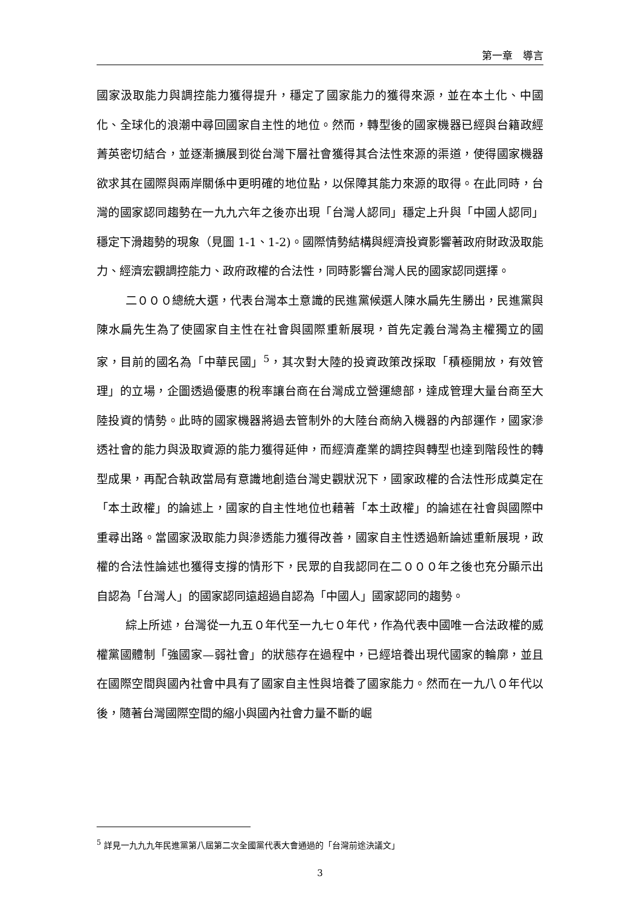第一章　導言
國家汲取能力與調控能力獲得提升，穩定了國家能力的獲得來源，並在本土化、中國化、全球化的浪潮中尋回國家自主性的地位。然而，轉型後的國家機器已經與台籍政經菁英密切結合，並逐漸擴展到從台灣下層社會獲得其合法性來源的渠道，使得國家機器欲求其在國際與兩岸關係中更明確的地位點，以保障其能力來源的取得。在此同時，台灣的國家認同趨勢在一九九六年之後亦出現「台灣人認同」穩定上升與「中國人認同」穩定下滑趨勢的現象（見圖 1-1、1-2)。國際情勢結構與經濟投資影響著政府財政汲取能力、經濟宏觀調控能力、政府政權的合法性，同時影響台灣人民的國家認同選擇。
二０００總統大選，代表台灣本土意識的民進黨候選人陳水扁先生勝出，民進黨與陳水扁先生為了使國家自主性在社會與國際重新展現，首先定義台灣為主權獨立的國家，目前的國名為「中華民國」<sup>5</sup>，其次對大陸的投資政策改採取「積極開放，有效管理」的立場，企圖透過優惠的稅率讓台商在台灣成立營運總部，達成管理大量台商至大陸投資的情勢。此時的國家機器將過去管制外的大陸台商納入機器的內部運作，國家滲透社會的能力與汲取資源的能力獲得延伸，而經濟產業的調控與轉型也達到階段性的轉型成果，再配合執政當局有意識地創造台灣史觀狀況下，國家政權的合法性形成奠定在「本土政權」的論述上，國家的自主性地位也藉著「本土政權」的論述在社會與國際中重尋出路。當國家汲取能力與滲透能力獲得改善，國家自主性透過新論述重新展現，政權的合法性論述也獲得支撐的情形下，民眾的自我認同在二０００年之後也充分顯示出自認為「台灣人」的國家認同遠超過自認為「中國人」國家認同的趨勢。
綜上所述，台灣從一九五０年代至一九七０年代，作為代表中國唯一合法政權的威權黨國體制「強國家—弱社會」的狀態存在過程中，已經培養出現代國家的輪廓，並且在國際空間與國內社會中具有了國家自主性與培養了國家能力。然而在一九八０年代以後，隨著台灣國際空間的縮小與國內社會力量不斷的崛
<sup>5</sup> 詳見一九九九年民進黨第八屆第二次全國黨代表大會通過的「台灣前途決議文」
3